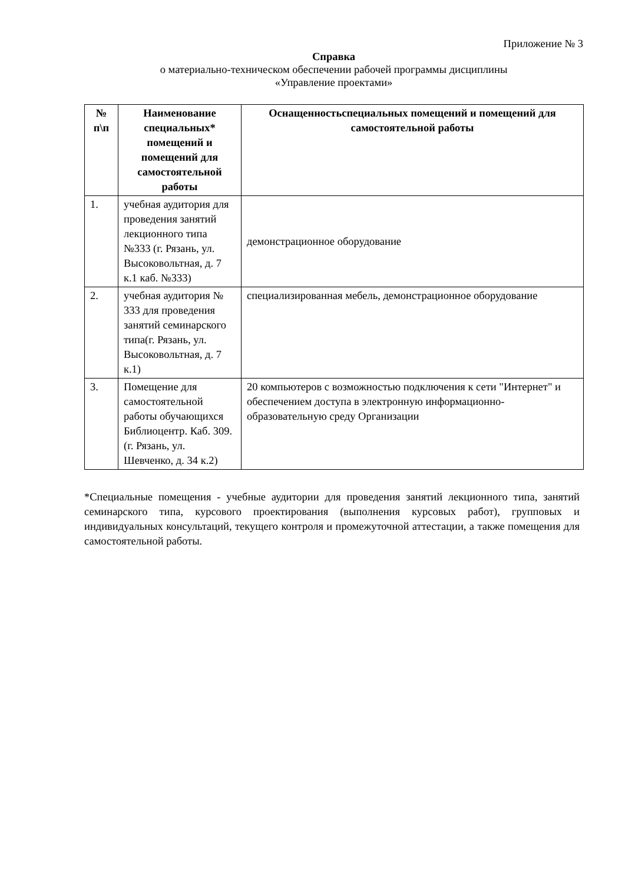Приложение № 3
Справка
о материально-техническом обеспечении рабочей программы дисциплины
«Управление проектами»
| № п\п | Наименование специальных* помещений и помещений для самостоятельной работы | Оснащенностьспециальных помещений и помещений для самостоятельной работы |
| --- | --- | --- |
| 1. | учебная аудитория для проведения занятий лекционного типа №333 (г. Рязань, ул. Высоковольтная, д. 7 к.1 каб. №333) | демонстрационное оборудование |
| 2. | учебная аудитория № 333 для проведения занятий семинарского типа(г. Рязань, ул. Высоковольтная, д. 7 к.1) | специализированная мебель, демонстрационное оборудование |
| 3. | Помещение для самостоятельной работы обучающихся Библиоцентр. Каб. 309. (г. Рязань, ул. Шевченко, д. 34 к.2) | 20 компьютеров с возможностью подключения к сети "Интернет" и обеспечением доступа в электронную информационно-образовательную среду Организации |
*Специальные помещения - учебные аудитории для проведения занятий лекционного типа, занятий семинарского типа, курсового проектирования (выполнения курсовых работ), групповых и индивидуальных консультаций, текущего контроля и промежуточной аттестации, а также помещения для самостоятельной работы.